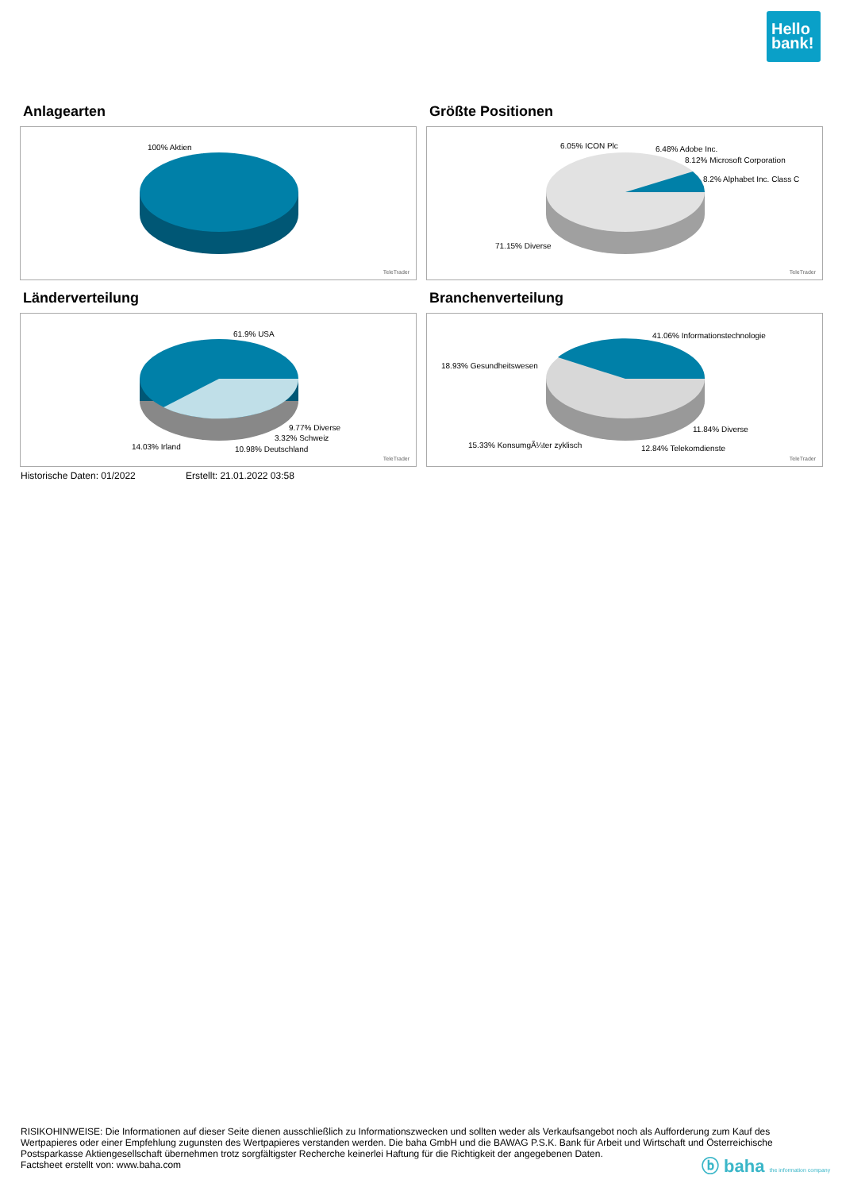Hello
bank!
Anlagearten
100% Aktien
TeleTrader
Größte Positionen
6.05% ICON Plc 6.48% Adobe Inc.
8.12% Microsoft Corporation
8.2% Alphabet Inc. Class C
71.15% Diverse
TeleTrader
Länderverteilung
61.9% USA
9.77% Diverse
3.32% Schweiz
14.03% Irland 10.98% Deutschland
TeleTrader
Branchenverteilung
41.06% Informationstechnologie
18.93% Gesundheitswesen
11.84% Diverse
15.33% KonsumgÃ¼ter zyklisch 12.84% Telekomdienste
TeleTrader
Historische Daten: 01/2022 Erstellt: 21.01.2022 03:58
RISIKOHINWEISE: Die Informationen auf dieser Seite dienen ausschließlich zu Informationszwecken und sollten weder als Verkaufsangebot noch als Aufforderung zum Kauf des Wertpapieres oder einer Empfehlung zugunsten des Wertpapieres verstanden werden. Die baha GmbH und die BAWAG P.S.K. Bank für Arbeit und Wirtschaft und Österreichische Postsparkasse Aktiengesellschaft übernehmen trotz sorgfältigster Recherche keinerlei Haftung für die Richtigkeit der angegebenen Daten.
Factsheet erstellt von: www.baha.com
ⓑ baha the information company